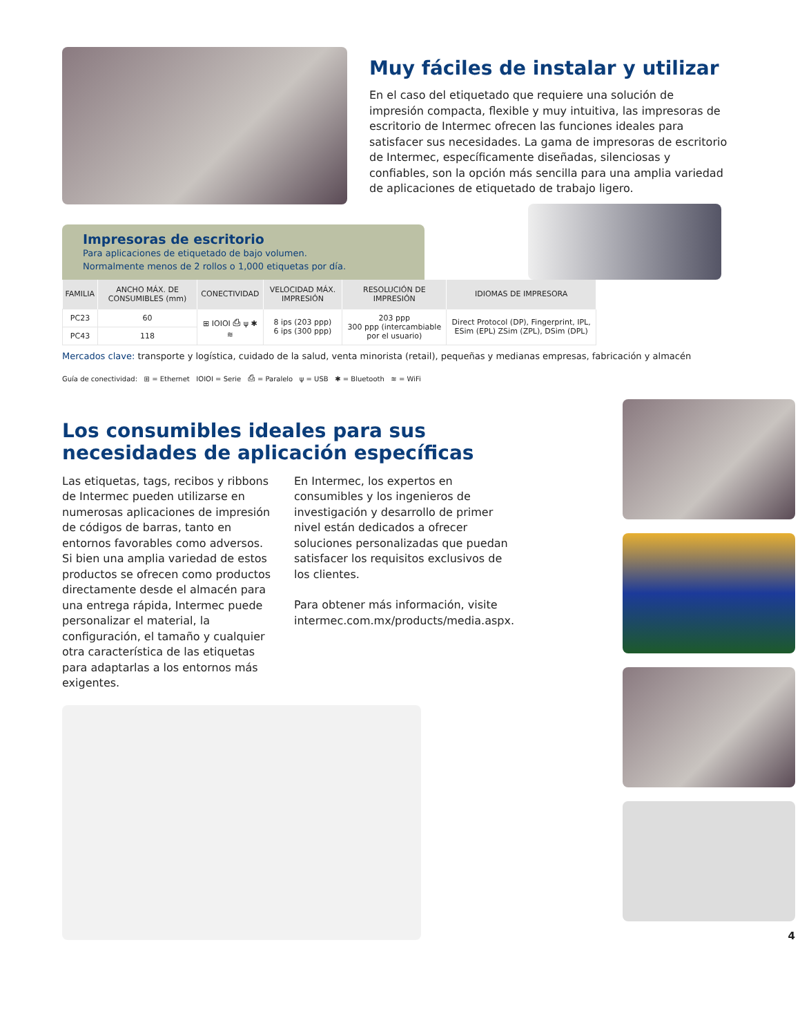Muy fáciles de instalar y utilizar
En el caso del etiquetado que requiere una solución de impresión compacta, flexible y muy intuitiva, las impresoras de escritorio de Intermec ofrecen las funciones ideales para satisfacer sus necesidades. La gama de impresoras de escritorio de Intermec, específicamente diseñadas, silenciosas y confiables, son la opción más sencilla para una amplia variedad de aplicaciones de etiquetado de trabajo ligero.
Impresoras de escritorio
Para aplicaciones de etiquetado de bajo volumen.
Normalmente menos de 2 rollos o 1,000 etiquetas por día.
| FAMILIA | ANCHO MÁX. DE CONSUMIBLES (mm) | CONECTIVIDAD | VELOCIDAD MÁX. IMPRESIÓN | RESOLUCIÓN DE IMPRESIÓN | IDIOMAS DE IMPRESORA |
| --- | --- | --- | --- | --- | --- |
| PC23 | 60 | ⊞ IOIOI ⎙ ψ ✱ ≋ | 8 ips (203 ppp) 6 ips (300 ppp) | 203 ppp 300 ppp (intercambiable por el usuario) | Direct Protocol (DP), Fingerprint, IPL, ESim (EPL) ZSim (ZPL), DSim (DPL) |
| PC43 | 118 | | | | |
Mercados clave: transporte y logística, cuidado de la salud, venta minorista (retail), pequeñas y medianas empresas, fabricación y almacén
Guía de conectividad: ⊞ = Ethernet IOIOI = Serie ⎙ = Paralelo ψ = USB ✱ = Bluetooth ≋ = WiFi
Los consumibles ideales para sus necesidades de aplicación específicas
Las etiquetas, tags, recibos y ribbons de Intermec pueden utilizarse en numerosas aplicaciones de impresión de códigos de barras, tanto en entornos favorables como adversos. Si bien una amplia variedad de estos productos se ofrecen como productos directamente desde el almacén para una entrega rápida, Intermec puede personalizar el material, la configuración, el tamaño y cualquier otra característica de las etiquetas para adaptarlas a los entornos más exigentes.
En Intermec, los expertos en consumibles y los ingenieros de investigación y desarrollo de primer nivel están dedicados a ofrecer soluciones personalizadas que puedan satisfacer los requisitos exclusivos de los clientes.
Para obtener más información, visite intermec.com.mx/products/media.aspx.
4